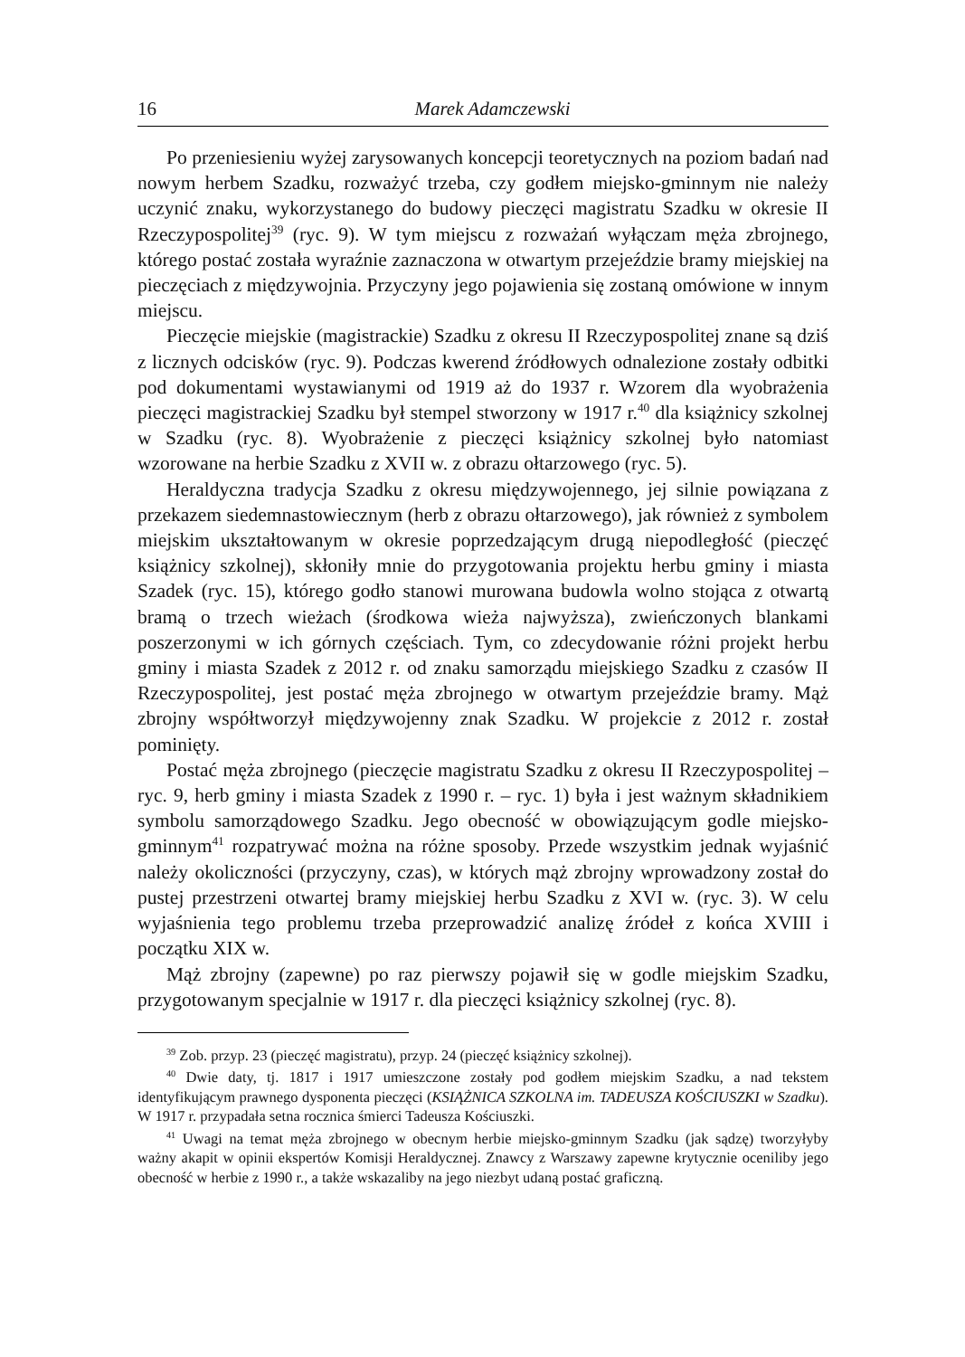16 Marek Adamczewski
Po przeniesieniu wyżej zarysowanych koncepcji teoretycznych na poziom badań nad nowym herbem Szadku, rozważyć trzeba, czy godłem miejsko-gminnym nie należy uczynić znaku, wykorzystanego do budowy pieczęci magistratu Szadku w okresie II Rzeczypospolitej<sup>39</sup> (ryc. 9). W tym miejscu z rozważań wyłączam męża zbrojnego, którego postać została wyraźnie zaznaczona w otwartym przejeździe bramy miejskiej na pieczęciach z międzywojnia. Przyczyny jego pojawienia się zostaną omówione w innym miejscu.
Pieczęcie miejskie (magistrackie) Szadku z okresu II Rzeczypospolitej znane są dziś z licznych odcisków (ryc. 9). Podczas kwerend źródłowych odnalezione zostały odbitki pod dokumentami wystawianymi od 1919 aż do 1937 r. Wzorem dla wyobrażenia pieczęci magistrackiej Szadku był stempel stworzony w 1917 r.<sup>40</sup> dla książnicy szkolnej w Szadku (ryc. 8). Wyobrażenie z pieczęci książnicy szkolnej było natomiast wzorowane na herbie Szadku z XVII w. z obrazu ołtarzowego (ryc. 5).
Heraldyczna tradycja Szadku z okresu międzywojennego, jej silnie powiązana z przekazem siedemnastowiecznym (herb z obrazu ołtarzowego), jak również z symbolem miejskim ukształtowanym w okresie poprzedzającym drugą niepodległość (pieczęć książnicy szkolnej), skłoniły mnie do przygotowania projektu herbu gminy i miasta Szadek (ryc. 15), którego godło stanowi murowana budowla wolno stojąca z otwartą bramą o trzech wieżach (środkowa wieża najwyższa), zwieńczonych blankami poszerzonymi w ich górnych częściach. Tym, co zdecydowanie różni projekt herbu gminy i miasta Szadek z 2012 r. od znaku samorządu miejskiego Szadku z czasów II Rzeczypospolitej, jest postać męża zbrojnego w otwartym przejeździe bramy. Mąż zbrojny współtworzył międzywojenny znak Szadku. W projekcie z 2012 r. został pominięty.
Postać męża zbrojnego (pieczęcie magistratu Szadku z okresu II Rzeczypospolitej – ryc. 9, herb gminy i miasta Szadek z 1990 r. – ryc. 1) była i jest ważnym składnikiem symbolu samorządowego Szadku. Jego obecność w obowiązującym godle miejsko-gminnym<sup>41</sup> rozpatrywać można na różne sposoby. Przede wszystkim jednak wyjaśnić należy okoliczności (przyczyny, czas), w których mąż zbrojny wprowadzony został do pustej przestrzeni otwartej bramy miejskiej herbu Szadku z XVI w. (ryc. 3). W celu wyjaśnienia tego problemu trzeba przeprowadzić analizę źródeł z końca XVIII i początku XIX w.
Mąż zbrojny (zapewne) po raz pierwszy pojawił się w godle miejskim Szadku, przygotowanym specjalnie w 1917 r. dla pieczęci książnicy szkolnej (ryc. 8).
<sup>39</sup> Zob. przyp. 23 (pieczęć magistratu), przyp. 24 (pieczęć książnicy szkolnej).
<sup>40</sup> Dwie daty, tj. 1817 i 1917 umieszczone zostały pod godłem miejskim Szadku, a nad tekstem identyfikującym prawnego dysponenta pieczęci (KSIĄŻNICA SZKOLNA im. TADEUSZA KOŚCIUSZKI w Szadku). W 1917 r. przypadała setna rocznica śmierci Tadeusza Kościuszki.
<sup>41</sup> Uwagi na temat męża zbrojnego w obecnym herbie miejsko-gminnym Szadku (jak sądzę) tworzyłyby ważny akapit w opinii ekspertów Komisji Heraldycznej. Znawcy z Warszawy zapewne krytycznie oceniliby jego obecność w herbie z 1990 r., a także wskazaliby na jego niezbyt udaną postać graficzną.